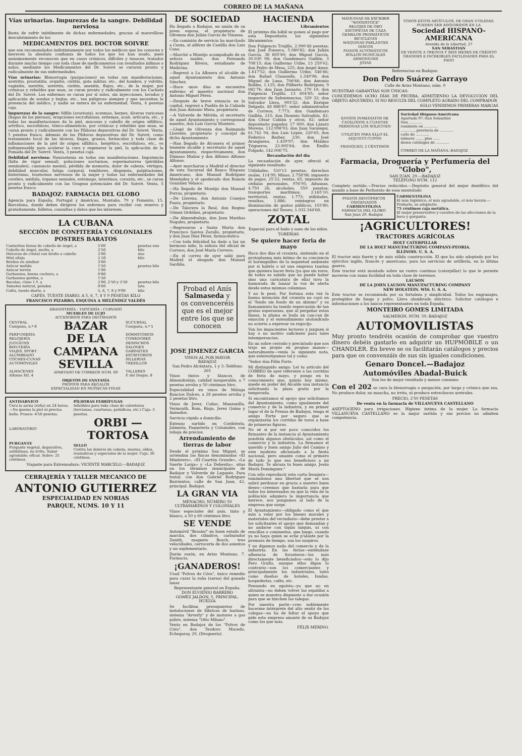CORREO DE LA MAÑANA
Vías urinarias. Impurezas de la sangre. Debilidad nerviosa
Basta de sufrir inútilmente de dichas enfermedades, gracias al maravilloso descubrimiento de los
MEDICAMENTOS DEL DOCTOR SOIVRE
que son recomendados indistintamente por todos los médicos que los conocen y merecen la absoluta confianza de todos los que los han usado, pues unánimemente reconocen que en casos crónicos, difíciles y tenaces, tratados durante mucho tiempo con toda clase de medicamentos con resultados ínfimos o nulos, mediante los Medicamentos del Dr. Soivré se curaron pronto y radicalmente de sus enfermedades.
Vías urinarias: Blenorragia (purgaciones) en todas sus manifestaciones, uretritis, prostatitis, orquitis, cistitis, gota militar, etc., del hombre, y vulvitis, vaginitis, metritis, uretritis, cistitis, anexitis, flujos, etc., de la mujer, por crónicas y rebeldes que sean, se curan pronto y radicalmente con los Cachets del Dr. Soivré. Los enfermos se curan por sí solos, sin inyecciones, lavados y aplicación de sondas y bujías, etc., tan peligroso siempre y que necesitan la presencia del médico, y nadie se entera de su enfermedad. Venta, 4 pesetas caja.
Impurezas de la sangre: Sífilis (avariosis), eczemas, herpes, úlceras varicosas (llagas de las piernas), erupciones escrofulosas, eritemas, acné, urticaria, etc., y todas las manifestaciones de la piel, mucosas y cabello de origen sifilítico, artrítico, escrofuloso, tóxico-alimenticio, por crónicas y rebeldes que sean, se curan pronto y radicalmente con las Píldoras depurativas del Dr. Soivré. Venta, 5 pesetas frasco. Además de las Píldoras depurativas del Dr. Soivré, como tratamiento local de las úlceras, llagas, granos, forúnculos y toda clase de inflamaciones de la piel de origen sifilítico, herpético, escrofuloso, etc., es indispensable para acelerar la cura y regenerar la piel, la aplicación de la Pomada del Dr. Soivré. Venta, 3 pesetas caja.
Debilidad nerviosa: Neurastenia en todas sus manifestaciones. Impotencia (falta de vigor sexual), poluciones nocturnas, espermatorrea (pérdidas seminales), cansancio mental, pérdida de memoria, dolor de cabeza, vértigos, debilidad muscular, fatiga corporal, temblores, dispepsia, palpitaciones, histerismo, trastornos nerviosos de la mujer y todas las enfermedades del cerebro, médula, órganos sexuales, estómago, intestinos, corazón, etc., se curan pronto y radicalmente con las Grageas potenciales del Dr. Soivré. Venta, 5 pesetas frasco.
BADAJOZ: FARMACIA DEL GLOBO
Agencia para España, Portugal y Américas, Montaña, 79 y Fomento, 15, Barcelona, donde deben dirigirse los enfermos para recibir con reserva y gratuitamente, folletos, consultas y datos que les interesen.
LA CUBANA
SECCIÓN DE CONFITERÍA Y COLONIALES
POSTRES BARATOS
| Cantaritos llenos de cabello de ángel, a | 5'00 | pesetas uno |
| Cabello de ángel, suelto, a | 2'50 | kilo |
| Dulceras de cristal con bruño o cabello | 2'00 | una |
| Miel añeja | 2 50 | kilo |
| Bruños en almíbar | 3'00 | |
| Azúcar molida | 1'50 | pesetas kilo |
| Azúcar terrón | 1'90 | |
| Garbanzos, buena cochura, a | 0'80 | |
| Garbanzos gordos, a | 1'50 | |
| Bacalao, clase 1.ª, a | 2'00, 2'50 y 3'50 | pesetas kilo |
| Tomates natural, pelados | 0'60 | lata |
| Cafés, tueste diario, a | 5, 6, 7, 8 y 9'00 | kilo |
CAFÉS, TUESTE DIARIO, A 5, 6, 7, 8 Y 9 PESETAS KILO
FRANCISCO PIZARRO, ESQUINA A MELÉNDEZ VALDÉS
| CENTRAL Campana, n.º 8 PERFUMERÍA RELOJERÍA JUGUETES BISUTERÍA VIAJES, SPORT ALUMBRADO COCHES-CUNAS AUTOMÓVILES ALMACENES Alfonso XII, 4 | EBANISTERÍA : TAPICERÍA : CURVADO MUEBLES DE LUJO ACCESORIOS PARA DECORADOS BAZAR DE LA CAMPANA SEVILLA APARTADO DE CORREOS NÚM. 69 OBJETOS DE FANTASÍA PROPIOS PARA REGALOS ESPECIALIDAD EN MUÑECAS FINAS | SUCURSAL Campana, n.º 5 DORMITORIOS COMEDORES DESPACHOS SALONES GABINETES ESCRITORIOS SILLERÍAS TRESILLOS TALLERES P. del Duque, 8 |
| ANTISARNICO Cura la sarna (roña) en 24 horas.—No quema la piel ni precisa baño. Frasco: 4'50 pesetas. | PÍLDORAS FEBRÍFUGAS Infalibles para toda clase de calenturas (tercianas, cuartanas, palúdicas, etc.) Caja: 3 pesetas. |
| LABORATORIO | ORBI — TORTOSA |
| PURGANTE Purgante vegetal, depurativo, antibilioso, no irrita. Sabor agradable; eficaz. Sobre: 25 céntimos. | SELLO Contra los dolores de cabeza, muelas, oídos, reumáticos y especiales de la mujer. Caja: 30 céntimos. |
Viajante para Extremadura: VICENTE MARCELO.—BADAJOZ
CERRAJERÍA Y TALLER MECANICO DE
ANTONIO GUTIERREZ
ESPECIALIDAD EN NORIAS
PARQUE, NUMS. 10 Y 11
DE SOCIEDAD
Ha llegado a Badajoz, en unión de su joven esposa, el propietario de Olivenza don Julián García de Vinuesa.
—En comisión de servicio ha marchado a Ceuta, el alférez de Castilla don Luis Cano.
—Marchó a Montijo acompañado de su señora madre, don Fernando Rodríguez Rivera, estudiante de Medicina.
—Regresó a La Albuera el alcalde de aquel Ayuntamiento don Antonio Sánchez.
—Hace unos días se encuentra enfermo el maestro nacional don Antonio Miguel Pérez.
—Después de breve estancia en la capital, regresó a Puebla de la Calzada don Juan Antonio Meza, propietario.
—A Valverde de Mérida, el secretario de aquel Ayuntamiento y corresponsal nuestro, don Luis García Montero.
—Llegó de Olivenza don Raimundo Llorente, propietario y concejal de dicho Ayuntamiento.
—Han llegado de Alconera el primer teniente alcalde y secretario de aquel Ayuntamiento, respectivamente, don Dámaso Muñoz y don Alfonso Alfonso Alfonso.
—Ayer marcharon a Madrid el director de esta Sucursal del Banco Hispano Americano, don Manuel Rodríguez Menéndez y el apoderado don Ramón González Velasco.
—Ha llegado de Montijo don Manuel Porras, propietario.
—De Llerena, don Antonio Conejos Faura, propietario.
—De Talavera la Real, don Regino Gómez Ordóñez, propietario.
—De Almendralejo, don Juan Mariñas Nogales, propietario.
—Regresaron a Santa Marta don Francisco Santos Zarallo, propietario, y don Juan Díaz Pérez, farmacéutico.
—Con toda felicidad ha dado a luz un hermoso niño, la señora del oficial de Correos, don José María Cervera.
—En el correo de ayer salió para Madrid el abogado don Manuel Sardiña.
Probad el Anís Salmaseda y os convenceréis que es el mejor entre los que se conocen
JOSE JIMENEZ GARCIA
VINOS AL POR MAYOR
BADAJOZ
San Pedro Alcántara, 1 y 3.-Teléfono 265
Vinos tintos y blancos de Almendralejo, calidad insuperable, a 7 pesetas arroba y 50 céntimos litro.
Especialidad en vinos de Málaga Rancios Dulces, a 28 pesetas arroba y 2 pesetas litro.
Vinos de Jerez, Coñac, Manzanilla, Vermouth, Rom, Rioja, Jerez Quina y Anisados.
Servicio rápido a domicilio.
Extenso surtido en Cordelería, Jalmería, Paquetería y Coloniales, con rebaja de precios.
Arrendamiento de tierras de labor
Desde el próximo San Miguel, se arriendan las fincas denominadas «El Mimbrero», «El Cuartón Grande», «La Suerte Larga» y «La Dehesita», sitas en los términos municipales de Badajoz y Valverde de Leganés. Para tratar, con don Gabriel Rodríguez Barrientos, calle de San Juan, 42, principal. Badajoz.
LA GRAN VIA
MENACHO, NÚMERO 50
ULTRAMARINOS Y COLONIALES
Vinos especiales del país, tinto y blanco, a 50 y 60 céntimos litro.
SE VENDE
Automóvil "Brasier" en buen estado de marcha, dos cilindros, carburador Zenith, magneto Bosch, tres velocidades, carrocería de dos asientos y un suplementario.
Darán razón, en Arias Montano, 7. Farmacia.
¡GANADEROS!
Usad "Polvos de Córa", único remedio para curar la roña (sarna) del ganado lanar.
Representante general en España:
DON EUGENIO BARRERO
GÓMEZ JALDÓN, 5, PRINCIPAL. HUELVA
Se facilitan presupuestos de instalaciones de fábricas de harinas, sistema "Arverly" y de motores a gas pobre, sistema "Otto Milano".
Venta en Badajoz de los "Polvos de Córa", don Teodoro Macedo, Echegaray, 29, (Droguería).
HACIENDA
Libramientos
El próximo día hábil se ponen al pago por esta Depositaría los siguientes libramientos:
Don Fulgencio Trujillo, 2.990'48 pesetas; don José Fonseca, 5.080'82; don Julián García, 38 805'60; don Miguel García, 30.030 98; don Gundemaro Guillén, 3 708'15; don Guillermo Uribe, 13 259'02; don Pedro de Mesa, 225; don Angel Amor, 1.617'52; don Guillermo Uribe, 546'66; don Rafael Claussells, 1.349'98; don Miguel de Luna, 706'66; don Antonio Robles, 1.125; don Filiberto Rodríguez, 9 081'76; don Juan Januario, 179 10; don Fulgencio Trujillo, 13 604'85; señor inspector de Subsistencias, 329 32; don Salvador Llera, 993'32; don Enrique Delgado, 48 888'87; señor administrador de Correos, 7.773; don Gundemaro Guillén, 215; don Dionisio Salvadiós, 82; don César Cobián y otros, 82; señor depositario pagador, 17 000; don Lázaro Moreno, 112.998'93; don Juan Saralegui, 61.742 94; don Luis López, 220'45; don Federico Barber, 230; don José Aranguena, 1.439'97; don Máximo Trigueros, 23.905'84; don Emilio Folgado, 142.006'75.
Recaudación del día
La recaudación de ayer, ofreció el siguiente resultado:
Utilidades, 510'13 pesetas; derechos reales, 114'99; Minas, 2.758'98; impuesto de pagos, 25'22; rentas, 65; impuesto de cédulas personales, 976'95; Aduanas, 4.750 26; alcoholes, 550 pesetas; transportes marítimos, 2.165'10; territorial, rentas, 1.773; utilidades, resultas, 1.886; reintegros en disminución de gastos públicos, 103'80; operaciones del Tesoro, 1.032.344'68.
ZOTAL
Especial para el baño y aseo de los niños.
TORERIAS
Se quiere hacer feria de mayo
Hace dos días el cronista, sintiendo en el protoplasma más íntimo de su conciencia el hormiguilleo de la inquietud ambiente por si habría o nó una empresa taurina que quisiera hacer feria (ya que sin toros, de todos es sabido que no puede haber sino una caricatura de ella) tuvo la humorada de lanzar la voz de alerta desde estas mismas columnas.
Y no le pesó. Por fortuna esta vez la buena intención del cronista no cayó en el "fondo sin fondo de un abismo" y su llamamiento ha tenido repercusión de tan gratas esperanzas, que al pergeñar estas líneas, la pluma se baila un can-can de emoción y el entendimiento atolondrado no acierta a expresar su regocijo.
Van los impacientes lectores y juzguen si hay o no motivo suficiente para tales intemperancias.
En un sobre cerrado y precintado que nos trajo un propio en propias manos—naturalmente—venía la siguiente nota, que estereotipamos tal y como:
"Señor don Félix Forte.
Mi distinguido amigo: Leí tu artículo del CORREO de ayer referente a las corridas de feria de mayo, y pongo en tu conocimiento que, quizás hoy mismo, quede en poder del Alcalde una instancia solicitando la plaza gratis por la temporada.
Si encontramos el apoyo que solicitamos del Ayuntamiento, como igualmente del comercio y de la industria, y en primer lugar el de la Prensa de Badajoz, tenga el amigo Forte por seguro que se organizarán los corridas de toros a base de primeras figuras.
No sé si por ser poco conocidos los firmantes de la instancia al Ayuntamiento pondrán algunos obstáculos, así como el comercio y la industria. La firmamos el querido y buen amigo Julio del Camino y este modesto aficionado a la fiesta nacional, pero amante como el primero de todo lo que sea beneficioso a mi Badajoz. Te abraza tu buen amigo, Jesús María Domínguez."
Con sólo reproducir esta carta lisonjera—tomándonos una libertad que se nos sabrá perdonar en gracia a nuestro buen deseo—creemos que bastaría para que todos los interesados en que la vida de la población adquiera la importancia que merece, nos pongamos al lado de la empresa que surge.
El Ayuntamiento—obligado como el que más a velar por los bienes morales y materiales del vecindario—debe prestar a los solicitantes el apoyo que demandan y no andarse con tiquis miquis, ni con rencillas o cominerías, que luego, cuando ya no haya quien se eche p'alante por la premura de tiempo, son los suspiros.
Y no digamos nada del comercio y de la industria. En las ferias—entiéndase afluencia de forasteros—los más directamente beneficiados—esto lo dijo Pero Grullo, aunque ellos digan lo contrario—son los comerciantes y principalmente los industriales, tales como dueños de hoteles, fondas, hospederías, cafés, etc.
Pensando en egoísta—ya que no en altruista—no deben volver las espaldas a quien se muestra dispuesto a dar ocasión para que se hinchen las talegas.
Por nuestra parte—creo noblemente hacerme intérprete del alto sentir de los colegas—no ha de faltar el apoyo que pide esta empresa amante de su Badajoz como los que más.
FÉLIX MERINO.
| MÁQUINAS DE ESCRIBIR "WOODSTOCK" RELOJES DE ORO ESCOPETAS DE CAZA GEMELOS PRISMÁTICOS BICICLETAS MÁQUINAS PARLANTES DISCOS PIANOS AUTOMÁTICOS ROLLOS MUSICALES ARMONIUMS JOYAS | TODOS ESTOS ARTÍCULOS, DE GRAN UTILIDAD, PUEDEN SER ADQUIRIDOS EN LA Sociedad HISPANO-AMERICANA Avenida de la Libertad, 27 SAN SEBASTIAN DE VEINTE A TREINTA Y SEIS MESES DE CRÉDITO GRANDES E INCREIBLES FACILIDADES PARA EL PAGO |
Referencias en Badajoz:
Don Pedro Suárez Garrayo
Calle de Arias Montano, núm. 9
NUESTRAS GARANTÍAS SON ÚNICAS:
CONCEDEMOS OCHO DÍAS DE PRUEBA, ADMITIENDO LA DEVOLUCIÓN DEL OBJETO ADQUIRIDO, SI NO RESULTA DEL COMPLETO AGRADO DEL COMPRADOR
SÓLO VENDEMOS PRIMERAS MARCAS
| ENVÍOS INMEDIATOS DE CATÁLOGOS A CUANTAS PERSONAS LOS SOLICITEN UTILICEN PARA ELLO EL ADJUNTO CUPÓN FRANQUEO, 2 CÉNTIMOS | Sociedad Hispano-Americana Apartado 97.-San Sebastián Don ............ residente en ............ ............, provincia de ............ calle de ............ número ......, piso ...... desea catálogos de ............ CORREO DE LA MAÑANA.-BADAJOZ |
Farmacia, Droguería y Perfumería del "Globo",
SAN JUAN, 29.—BADAJOZ
TELÉFONO NÚM. 112
Completo surtido.—Precios reducidos.—Depósito general del mejor dentífrico del mundo a base de Perborato de sosa mentolado
| POLVOS DENTÍFRICOS OXIGENADOS CARMENTOLINA FARMACIA DEL GLOBO San Juan 29. Badajoz | CARMENTOLINA El más higiénico, el más agradable, el más barato.—Probarlo, es adoptarlo. 75 céntimos caja metálica. El mejor preservativo y curativo de las afecciones de la boca y garganta. |
¡AGRICULTORES!
TRACTORES AGRÍCOLAS
HOLT CATERPILLAR
DE LA HOLT MANUFACTURING COMPANY-PEORIA.
ILLINOIS. U. S. A.
El tractor más fuerte y de más sólida construcción. El que ha sido adoptado por los ejércitos inglés, francés y americano, para los servicios de artillería, en la última guerra.
Este tractor está montado sobre un rastro continuo (caterpillar) lo que le permite moverse con suma facilidad en toda clase de terrenos.
LAUSON
DE LA JOHN LAUSON MANUFACTURING COMPANY
NEW HOLSTEIN. WIS. U. S. A.
Este tractor se recomienda por su fortaleza y simplicidad. Todos los engranajes, protegidos de fango y polvo. Lleva alumbrado eléctrico. Solicitar catálogos e informaciones a los únicos representantes en toda España,
MONTEIRO GOMES LIMITADA
SALMERÓN, NÚM. 59.-BADAJOZ
AUTOMOVILISTAS
Muy pronto tendréis ocasión de comprobar que vuestro dinero debéis gastarlo en adquirir un HUPMOBILE o un CHANDLER. En breve se os facilitarán catálogos y precios para que os convenzáis de sus sin iguales condiciones.
Genaro Doncel.—Badajoz
Automóviles Abadal-Buick
Son los de mejor resultado y menos consumo
Con el 202 se cura la blenorragia o purgación, por larga y crónica que sea. No produce dolor, no mancha, no irrita, ni produce estrecheces uretrales.
PRECIO, 2'50 PESETAS
De venta en la farmacia de VILLANUEVA CASTELLANO
ASEPTÓGENO para irrigaciones. Higiene íntima de la mujer. La farmacia VILLANUEVA CASTELLANO es la mejor surtida y sus precios no admiten competencia.